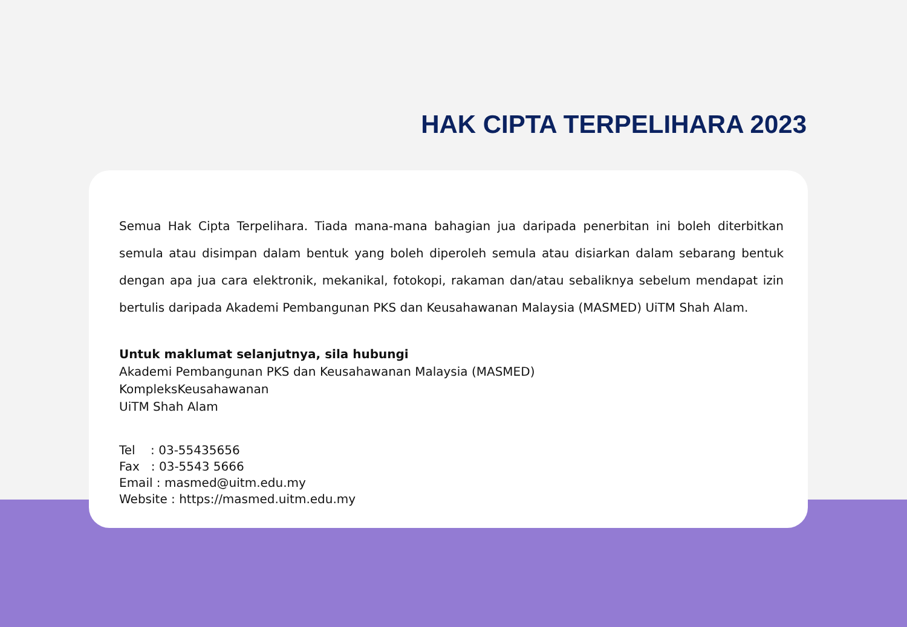HAK CIPTA TERPELIHARA 2023
Semua Hak Cipta Terpelihara. Tiada mana-mana bahagian jua daripada penerbitan ini boleh diterbitkan semula atau disimpan dalam bentuk yang boleh diperoleh semula atau disiarkan dalam sebarang bentuk dengan apa jua cara elektronik, mekanikal, fotokopi, rakaman dan/atau sebaliknya sebelum mendapat izin bertulis daripada Akademi Pembangunan PKS dan Keusahawanan Malaysia (MASMED) UiTM Shah Alam.
Untuk maklumat selanjutnya, sila hubungi
Akademi Pembangunan PKS dan Keusahawanan Malaysia (MASMED)
KompleksKeusahawanan
UiTM Shah Alam
Tel : 03-55435656
Fax : 03-5543 5666
Email : masmed@uitm.edu.my
Website : https://masmed.uitm.edu.my